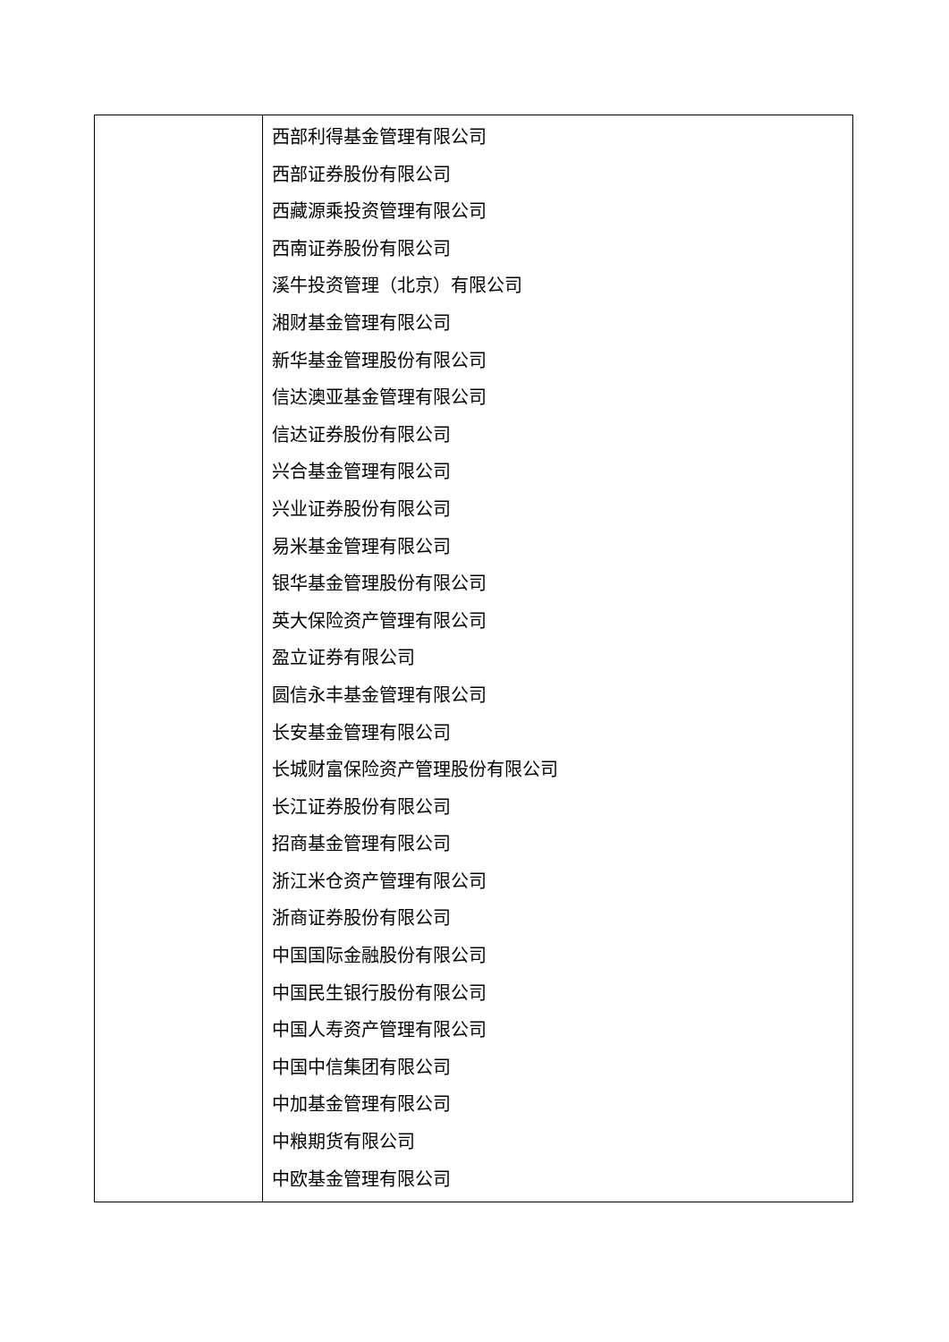| | 西部利得基金管理有限公司 西部证券股份有限公司 西藏源乘投资管理有限公司 西南证券股份有限公司 溪牛投资管理（北京）有限公司 湘财基金管理有限公司 新华基金管理股份有限公司 信达澳亚基金管理有限公司 信达证券股份有限公司 兴合基金管理有限公司 兴业证券股份有限公司 易米基金管理有限公司 银华基金管理股份有限公司 英大保险资产管理有限公司 盈立证券有限公司 圆信永丰基金管理有限公司 长安基金管理有限公司 长城财富保险资产管理股份有限公司 长江证券股份有限公司 招商基金管理有限公司 浙江米仓资产管理有限公司 浙商证券股份有限公司 中国国际金融股份有限公司 中国民生银行股份有限公司 中国人寿资产管理有限公司 中国中信集团有限公司 中加基金管理有限公司 中粮期货有限公司 中欧基金管理有限公司 |